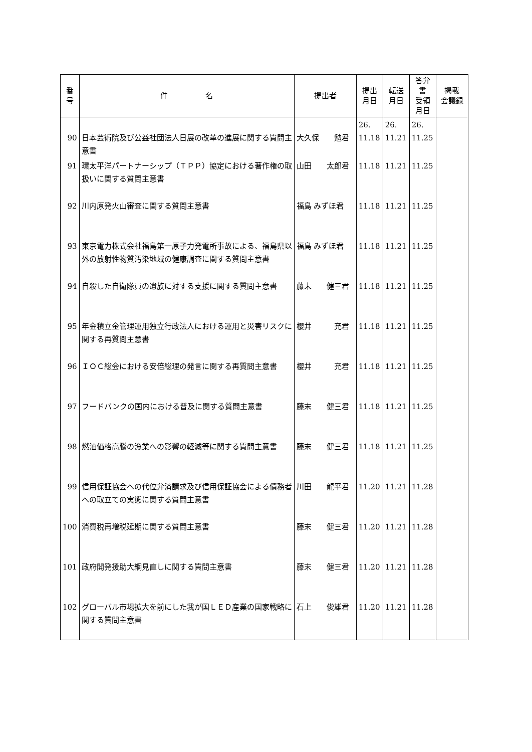| 番 号 | 件 名 | 提出者 | 提出 月日 | 転送 月日 | 答弁書 受領 月日 | 掲載 会議録 |
| --- | --- | --- | --- | --- | --- | --- |
| 90 | 日本芸術院及び公益社団法人日展の改革の進展に関する質問主意書 | 大久保 勉君 | 26. 11.18 | 26. 11.21 | 26. 11.25 | |
| 91 | 環太平洋パートナーシップ（ＴＰＰ）協定における著作権の取扱いに関する質問主意書 | 山田 太郎君 | 11.18 | 11.21 | 11.25 | |
| 92 | 川内原発火山審査に関する質問主意書 | 福島 みずほ君 | 11.18 | 11.21 | 11.25 | |
| 93 | 東京電力株式会社福島第一原子力発電所事故による、福島県以外の放射性物質汚染地域の健康調査に関する質問主意書 | 福島 みずほ君 | 11.18 | 11.21 | 11.25 | |
| 94 | 自殺した自衛隊員の遺族に対する支援に関する質問主意書 | 藤末 健三君 | 11.18 | 11.21 | 11.25 | |
| 95 | 年金積立金管理運用独立行政法人における運用と災害リスクに関する再質問主意書 | 櫻井 充君 | 11.18 | 11.21 | 11.25 | |
| 96 | ＩＯＣ総会における安倍総理の発言に関する再質問主意書 | 櫻井 充君 | 11.18 | 11.21 | 11.25 | |
| 97 | フードバンクの国内における普及に関する質問主意書 | 藤末 健三君 | 11.18 | 11.21 | 11.25 | |
| 98 | 燃油価格高騰の漁業への影響の軽減等に関する質問主意書 | 藤末 健三君 | 11.18 | 11.21 | 11.25 | |
| 99 | 信用保証協会への代位弁済請求及び信用保証協会による債務者への取立ての実態に関する質問主意書 | 川田 龍平君 | 11.20 | 11.21 | 11.28 | |
| 100 | 消費税再増税延期に関する質問主意書 | 藤末 健三君 | 11.20 | 11.21 | 11.28 | |
| 101 | 政府開発援助大綱見直しに関する質問主意書 | 藤末 健三君 | 11.20 | 11.21 | 11.28 | |
| 102 | グローバル市場拡大を前にした我が国ＬＥＤ産業の国家戦略に関する質問主意書 | 石上 俊雄君 | 11.20 | 11.21 | 11.28 | |